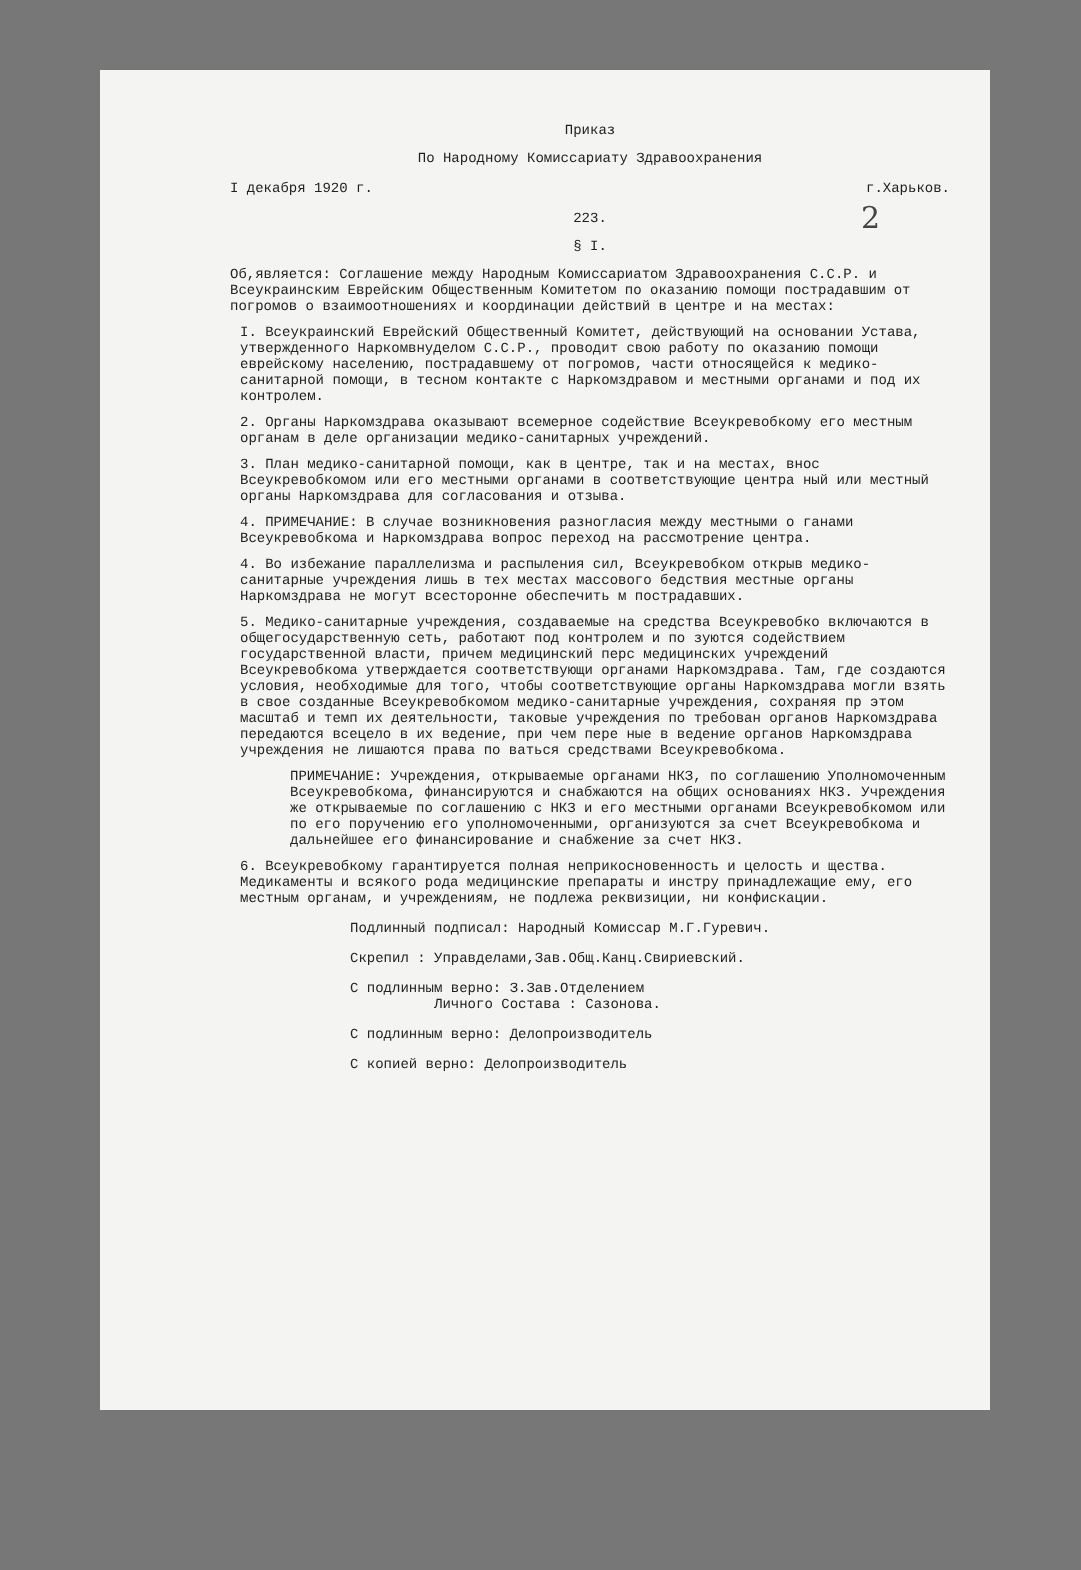2
Приказ
По Народному Комиссариату Здравоохранения
I декабря 1920 г. г.Харьков.
223.
§ I.
Об,является: Соглашение между Народным Комиссариатом Здравоохранения С.С.Р. и Всеукраинским Еврейским Общественным Комитетом по оказанию помощи пострадавшим от погромов о взаимоотношениях и координации действий в центре и на местах:
I. Всеукраинский Еврейский Общественный Комитет, действующий на основании Устава, утвержденного Наркомвнуделом С.С.Р., проводит свою работу по оказанию помощи еврейскому населению, пострадавшему от погромов, части относящейся к медико-санитарной помощи, в тесном контакте с Наркомздравом и местными органами и под их контролем.
2. Органы Наркомздрава оказывают всемерное содействие Всеукревобкому его местным органам в деле организации медико-санитарных учреждений.
3. План медико-санитарной помощи, как в центре, так и на местах, внос Всеукревобкомом или его местными органами в соответствующие центра ный или местный органы Наркомздрава для согласования и отзыва.
4. ПРИМЕЧАНИЕ: В случае возникновения разногласия между местными о ганами Всеукревобкома и Наркомздрава вопрос переход на рассмотрение центра.
4. Во избежание параллелизма и распыления сил, Всеукревобком открыв медико-санитарные учреждения лишь в тех местах массового бедствия местные органы Наркомздрава не могут всесторонне обеспечить м пострадавших.
5. Медико-санитарные учреждения, создаваемые на средства Всеукревобко включаются в общегосударственную сеть, работают под контролем и по зуются содействием государственной власти, причем медицинский перс медицинских учреждений Всеукревобкома утверждается соответствующи органами Наркомздрава. Там, где создаются условия, необходимые для того, чтобы соответствующие органы Наркомздрава могли взять в свое созданные Всеукревобкомом медико-санитарные учреждения, сохраняя пр этом масштаб и темп их деятельности, таковые учреждения по требован органов Наркомздрава передаются всецело в их ведение, при чем пере ные в ведение органов Наркомздрава учреждения не лишаются права по ваться средствами Всеукревобкома.
ПРИМЕЧАНИЕ: Учреждения, открываемые органами НКЗ, по соглашению Уполномоченным Всеукревобкома, финансируются и снабжаются на общих основаниях НКЗ. Учреждения же открываемые по соглашению с НКЗ и его местными органами Всеукревобкомом или по его поручению его уполномоченными, организуются за счет Всеукревобкома и дальнейшее его финансирование и снабжение за счет НКЗ.
6. Всеукревобкому гарантируется полная неприкосновенность и целость и щества. Медикаменты и всякого рода медицинские препараты и инстру принадлежащие ему, его местным органам, и учреждениям, не подлежа реквизиции, ни конфискации.
Подлинный подписал: Народный Комиссар М.Г.Гуревич.
Скрепил : Управделами,Зав.Общ.Канц.Свириевский.
С подлинным верно: З.Зав.Отделением
Личного Состава : Сазонова.
С подлинным верно: Делопроизводитель
С копией верно: Делопроизводитель